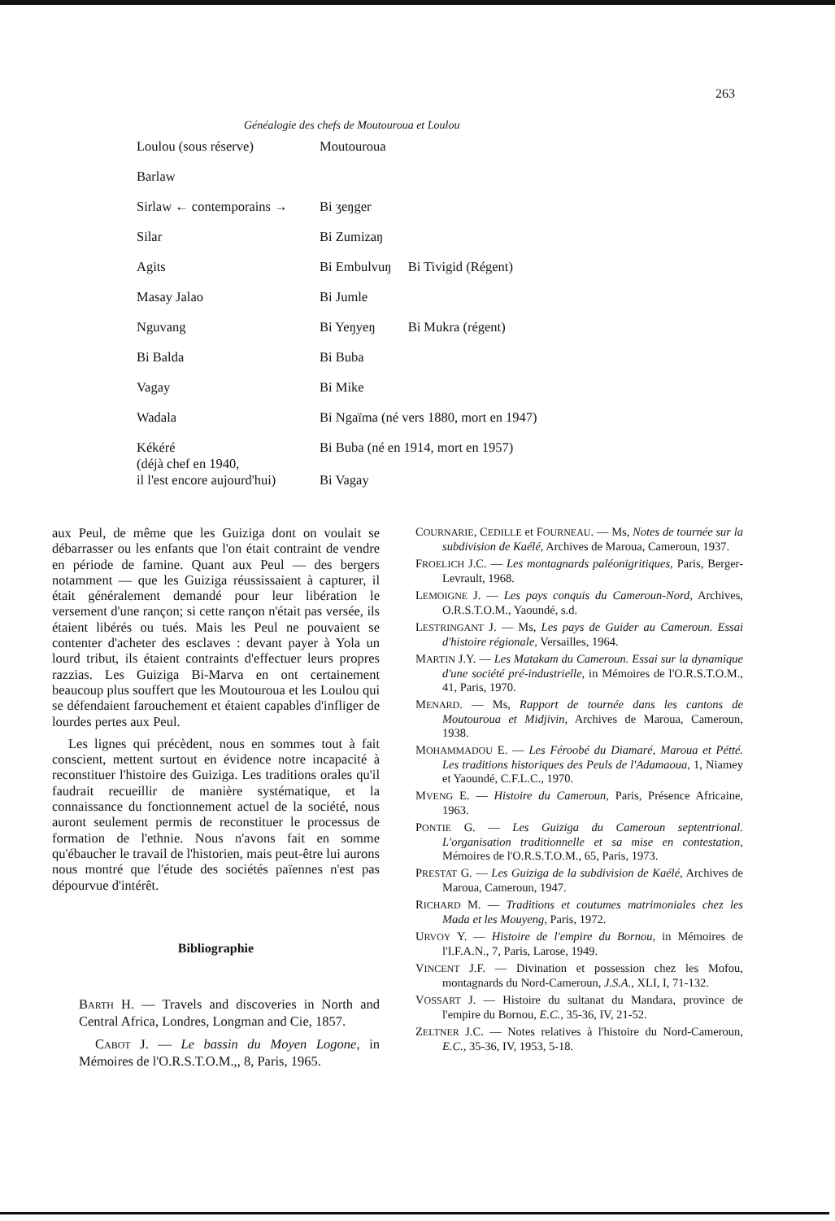263
Généalogie des chefs de Moutouroua et Loulou
| Loulou (sous réserve) | Moutouroua | |
| Barlaw | | |
| Sirlaw ← contemporains → | Bi ʒeŋger | |
| Silar | Bi Zumizaŋ | |
| Agits | Bi Embulvuŋ | Bi Tivigid (Régent) |
| Masay Jalao | Bi Jumle | |
| Nguvang | Bi Yeŋyeŋ | Bi Mukra (régent) |
| Bi Balda | Bi Buba | |
| Vagay | Bi Mike | |
| Wadala | Bi Ngaïma (né vers 1880, mort en 1947) | |
| Kékéré (déjà chef en 1940, il l'est encore aujourd'hui) | Bi Buba (né en 1914, mort en 1957) Bi Vagay | |
aux Peul, de même que les Guiziga dont on voulait se débarrasser ou les enfants que l'on était contraint de vendre en période de famine. Quant aux Peul — des bergers notamment — que les Guiziga réussissaient à capturer, il était généralement demandé pour leur libération le versement d'une rançon; si cette rançon n'était pas versée, ils étaient libérés ou tués. Mais les Peul ne pouvaient se contenter d'acheter des esclaves : devant payer à Yola un lourd tribut, ils étaient contraints d'effectuer leurs propres razzias. Les Guiziga Bi-Marva en ont certainement beaucoup plus souffert que les Moutouroua et les Loulou qui se défendaient farouchement et étaient capables d'infliger de lourdes pertes aux Peul.
Les lignes qui précèdent, nous en sommes tout à fait conscient, mettent surtout en évidence notre incapacité à reconstituer l'histoire des Guiziga. Les traditions orales qu'il faudrait recueillir de manière systématique, et la connaissance du fonctionnement actuel de la société, nous auront seulement permis de reconstituer le processus de formation de l'ethnie. Nous n'avons fait en somme qu'ébaucher le travail de l'historien, mais peut-être lui aurons nous montré que l'étude des sociétés païennes n'est pas dépourvue d'intérêt.
Bibliographie
BARTH H. — Travels and discoveries in North and Central Africa, Londres, Longman and Cie, 1857.
CABOT J. — Le bassin du Moyen Logone, in Mémoires de l'O.R.S.T.O.M.,, 8, Paris, 1965.
COURNARIE, CEDILLE et FOURNEAU. — Ms, Notes de tournée sur la subdivision de Kaélé, Archives de Maroua, Cameroun, 1937.
FROELICH J.C. — Les montagnards paléonigritiques, Paris, Berger-Levrault, 1968.
LEMOIGNE J. — Les pays conquis du Cameroun-Nord, Archives, O.R.S.T.O.M., Yaoundé, s.d.
LESTRINGANT J. — Ms, Les pays de Guider au Cameroun. Essai d'histoire régionale, Versailles, 1964.
MARTIN J.Y. — Les Matakam du Cameroun. Essai sur la dynamique d'une société pré-industrielle, in Mémoires de l'O.R.S.T.O.M., 41, Paris, 1970.
MENARD. — Ms, Rapport de tournée dans les cantons de Moutouroua et Midjivin, Archives de Maroua, Cameroun, 1938.
MOHAMMADOU E. — Les Féroobé du Diamaré, Maroua et Pétté. Les traditions historiques des Peuls de l'Adamaoua, 1, Niamey et Yaoundé, C.F.L.C., 1970.
MVENG E. — Histoire du Cameroun, Paris, Présence Africaine, 1963.
PONTIE G. — Les Guiziga du Cameroun septentrional. L'organisation traditionnelle et sa mise en contestation, Mémoires de l'O.R.S.T.O.M., 65, Paris, 1973.
PRESTAT G. — Les Guiziga de la subdivision de Kaélé, Archives de Maroua, Cameroun, 1947.
RICHARD M. — Traditions et coutumes matrimoniales chez les Mada et les Mouyeng, Paris, 1972.
URVOY Y. — Histoire de l'empire du Bornou, in Mémoires de l'I.F.A.N., 7, Paris, Larose, 1949.
VINCENT J.F. — Divination et possession chez les Mofou, montagnards du Nord-Cameroun, J.S.A., XLI, I, 71-132.
VOSSART J. — Histoire du sultanat du Mandara, province de l'empire du Bornou, E.C., 35-36, IV, 21-52.
ZELTNER J.C. — Notes relatives à l'histoire du Nord-Cameroun, E.C., 35-36, IV, 1953, 5-18.